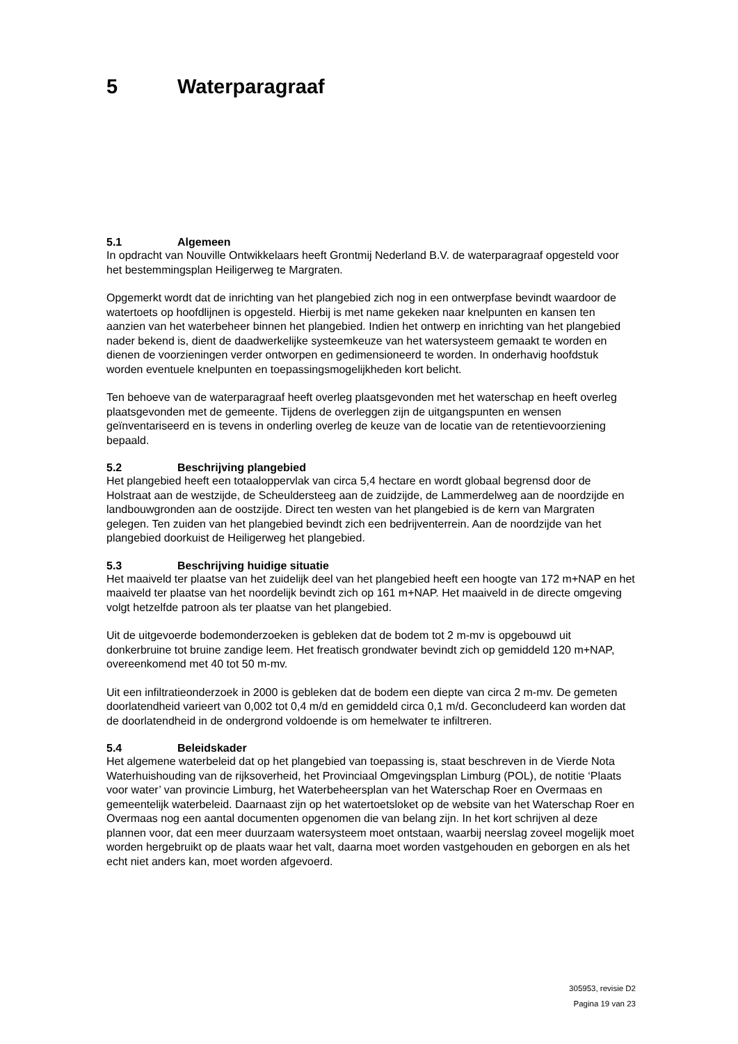5 Waterparagraaf
5.1 Algemeen
In opdracht van Nouville Ontwikkelaars heeft Grontmij Nederland B.V. de waterparagraaf opgesteld voor het bestemmingsplan Heiligerweg te Margraten.
Opgemerkt wordt dat de inrichting van het plangebied zich nog in een ontwerpfase bevindt waardoor de watertoets op hoofdlijnen is opgesteld. Hierbij is met name gekeken naar knelpunten en kansen ten aanzien van het waterbeheer binnen het plangebied. Indien het ontwerp en inrichting van het plangebied nader bekend is, dient de daadwerkelijke systeemkeuze van het watersysteem gemaakt te worden en dienen de voorzieningen verder ontworpen en gedimensioneerd te worden. In onderhavig hoofdstuk worden eventuele knelpunten en toepassingsmogelijkheden kort belicht.
Ten behoeve van de waterparagraaf heeft overleg plaatsgevonden met het waterschap en heeft overleg plaatsgevonden met de gemeente. Tijdens de overleggen zijn de uitgangspunten en wensen geïnventariseerd en is tevens in onderling overleg de keuze van de locatie van de retentievoorziening bepaald.
5.2 Beschrijving plangebied
Het plangebied heeft een totaaloppervlak van circa 5,4 hectare en wordt globaal begrensd door de Holstraat aan de westzijde, de Scheuldersteeg aan de zuidzijde, de Lammerdelweg aan de noordzijde en landbouwgronden aan de oostzijde. Direct ten westen van het plangebied is de kern van Margraten gelegen. Ten zuiden van het plangebied bevindt zich een bedrijventerrein. Aan de noordzijde van het plangebied doorkuist de Heiligerweg het plangebied.
5.3 Beschrijving huidige situatie
Het maaiveld ter plaatse van het zuidelijk deel van het plangebied heeft een hoogte van 172 m+NAP en het maaiveld ter plaatse van het noordelijk bevindt zich op 161 m+NAP. Het maaiveld in de directe omgeving volgt hetzelfde patroon als ter plaatse van het plangebied.
Uit de uitgevoerde bodemonderzoeken is gebleken dat de bodem tot 2 m-mv is opgebouwd uit donkerbruine tot bruine zandige leem. Het freatisch grondwater bevindt zich op gemiddeld 120 m+NAP, overeenkomend met 40 tot 50 m-mv.
Uit een infiltratieonderzoek in 2000 is gebleken dat de bodem een diepte van circa 2 m-mv. De gemeten doorlatendheid varieert van 0,002 tot 0,4 m/d en gemiddeld circa 0,1 m/d. Geconcludeerd kan worden dat de doorlatendheid in de ondergrond voldoende is om hemelwater te infiltreren.
5.4 Beleidskader
Het algemene waterbeleid dat op het plangebied van toepassing is, staat beschreven in de Vierde Nota Waterhuishouding van de rijksoverheid, het Provinciaal Omgevingsplan Limburg (POL), de notitie ‘Plaats voor water’ van provincie Limburg, het Waterbeheersplan van het Waterschap Roer en Overmaas en gemeentelijk waterbeleid. Daarnaast zijn op het watertoetsloket op de website van het Waterschap Roer en Overmaas nog een aantal documenten opgenomen die van belang zijn. In het kort schrijven al deze plannen voor, dat een meer duurzaam watersysteem moet ontstaan, waarbij neerslag zoveel mogelijk moet worden hergebruikt op de plaats waar het valt, daarna moet worden vastgehouden en geborgen en als het echt niet anders kan, moet worden afgevoerd.
305953, revisie D2
Pagina 19 van 23